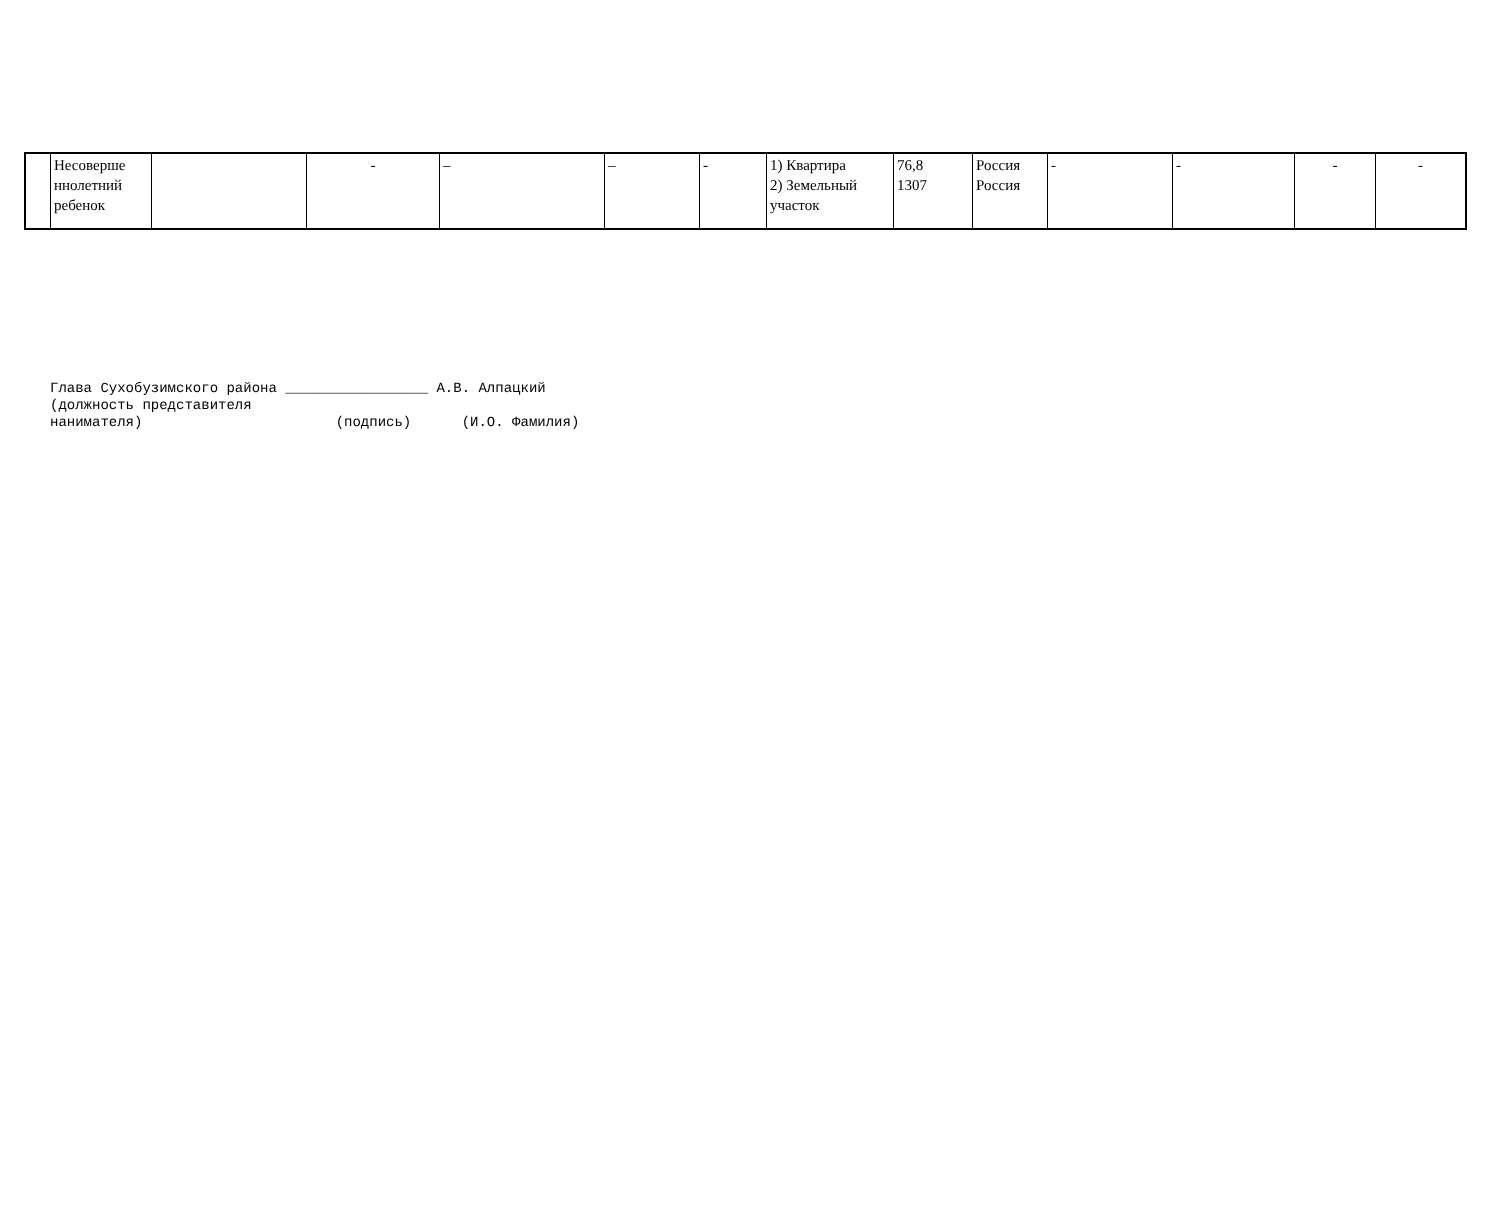| | Несоверше ннолетний ребенок | | - | – | – | - | 1) Квартира 2) Земельный участок | 76,8 1307 | Россия Россия | - | - | - | - |
Глава Сухобузимского района _________________ А.В. Алпацкий (должность представителя нанимателя) (подпись) (И.О. Фамилия)